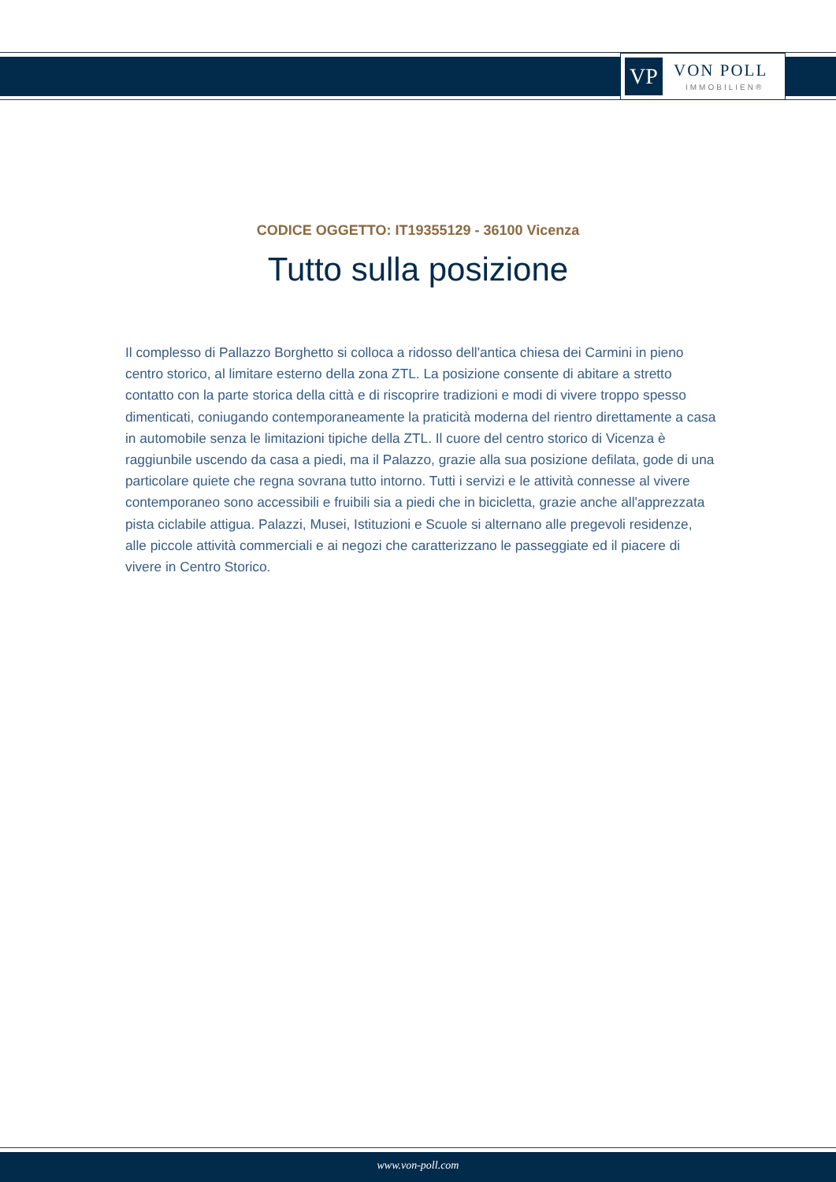VP
VON POLL
IMMOBILIEN®
CODICE OGGETTO: IT19355129 - 36100 Vicenza
Tutto sulla posizione
Il complesso di Pallazzo Borghetto si colloca a ridosso dell'antica chiesa dei Carmini in pieno centro storico, al limitare esterno della zona ZTL. La posizione consente di abitare a stretto contatto con la parte storica della città e di riscoprire tradizioni e modi di vivere troppo spesso dimenticati, coniugando contemporaneamente la praticità moderna del rientro direttamente a casa in automobile senza le limitazioni tipiche della ZTL. Il cuore del centro storico di Vicenza è raggiunbile uscendo da casa a piedi, ma il Palazzo, grazie alla sua posizione defilata, gode di una particolare quiete che regna sovrana tutto intorno. Tutti i servizi e le attività connesse al vivere contemporaneo sono accessibili e fruibili sia a piedi che in bicicletta, grazie anche all'apprezzata pista ciclabile attigua. Palazzi, Musei, Istituzioni e Scuole si alternano alle pregevoli residenze, alle piccole attività commerciali e ai negozi che caratterizzano le passeggiate ed il piacere di vivere in Centro Storico.
www.von-poll.com